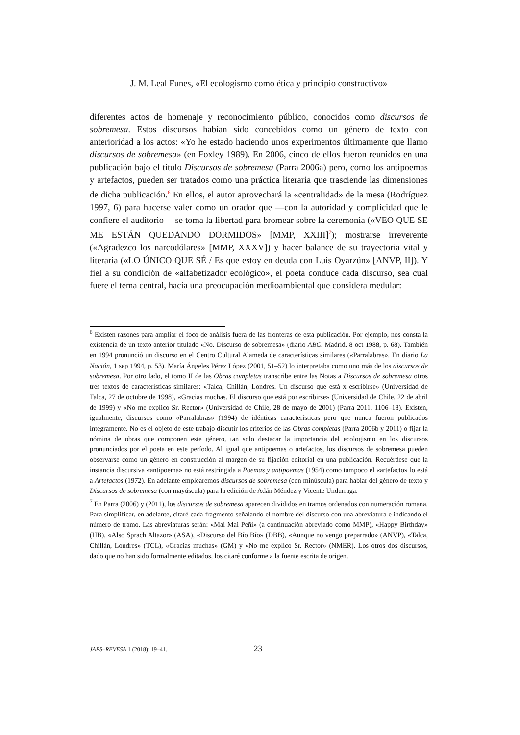J. M. Leal Funes, «El ecologismo como ética y principio constructivo»
diferentes actos de homenaje y reconocimiento público, conocidos como discursos de sobremesa. Estos discursos habían sido concebidos como un género de texto con anterioridad a los actos: «Yo he estado haciendo unos experimentos últimamente que llamo discursos de sobremesa» (en Foxley 1989). En 2006, cinco de ellos fueron reunidos en una publicación bajo el título Discursos de sobremesa (Parra 2006a) pero, como los antipoemas y artefactos, pueden ser tratados como una práctica literaria que trasciende las dimensiones de dicha publicación.<sup>6</sup> En ellos, el autor aprovechará la «centralidad» de la mesa (Rodríguez 1997, 6) para hacerse valer como un orador que —con la autoridad y complicidad que le confiere el auditorio— se toma la libertad para bromear sobre la ceremonia («VEO QUE SE ME ESTÁN QUEDANDO DORMIDOS» [MMP, XXIII]<sup>7</sup>); mostrarse irreverente («Agradezco los narcodólares» [MMP, XXXV]) y hacer balance de su trayectoria vital y literaria («LO ÚNICO QUE SÉ / Es que estoy en deuda con Luis Oyarzún» [ANVP, II]). Y fiel a su condición de «alfabetizador ecológico», el poeta conduce cada discurso, sea cual fuere el tema central, hacia una preocupación medioambiental que considera medular:
<sup>6</sup> Existen razones para ampliar el foco de análisis fuera de las fronteras de esta publicación. Por ejemplo, nos consta la existencia de un texto anterior titulado «No. Discurso de sobremesa» (diario ABC. Madrid. 8 oct 1988, p. 68). También en 1994 pronunció un discurso en el Centro Cultural Alameda de características similares («Parralabras». En diario La Nación, 1 sep 1994, p. 53). María Ángeles Pérez López (2001, 51–52) lo interpretaba como uno más de los discursos de sobremesa. Por otro lado, el tomo II de las Obras completas transcribe entre las Notas a Discursos de sobremesa otros tres textos de características similares: «Talca, Chillán, Londres. Un discurso que está x escribirse» (Universidad de Talca, 27 de octubre de 1998), «Gracias muchas. El discurso que está por escribirse» (Universidad de Chile, 22 de abril de 1999) y «No me explico Sr. Rector» (Universidad de Chile, 28 de mayo de 2001) (Parra 2011, 1106–18). Existen, igualmente, discursos como «Parralabras» (1994) de idénticas características pero que nunca fueron publicados íntegramente. No es el objeto de este trabajo discutir los criterios de las Obras completas (Parra 2006b y 2011) o fijar la nómina de obras que componen este género, tan solo destacar la importancia del ecologismo en los discursos pronunciados por el poeta en este período. Al igual que antipoemas o artefactos, los discursos de sobremesa pueden observarse como un género en construcción al margen de su fijación editorial en una publicación. Recuérdese que la instancia discursiva «antipoema» no está restringida a Poemas y antipoemas (1954) como tampoco el «artefacto» lo está a Artefactos (1972). En adelante emplearemos discursos de sobremesa (con minúscula) para hablar del género de texto y Discursos de sobremesa (con mayúscula) para la edición de Adán Méndez y Vicente Undurraga.
<sup>7</sup> En Parra (2006) y (2011), los discursos de sobremesa aparecen divididos en tramos ordenados con numeración romana. Para simplificar, en adelante, citaré cada fragmento señalando el nombre del discurso con una abreviatura e indicando el número de tramo. Las abreviaturas serán: «Mai Mai Peñi» (a continuación abreviado como MMP), «Happy Birthday» (HB), «Also Sprach Altazor» (ASA), «Discurso del Bío Bío» (DBB), «Aunque no vengo preparrado» (ANVP), «Talca, Chillán, Londres» (TCL), «Gracias muchas» (GM) y «No me explico Sr. Rector» (NMER). Los otros dos discursos, dado que no han sido formalmente editados, los citaré conforme a la fuente escrita de origen.
JAPS–REVESA 1 (2018): 19–41. 23